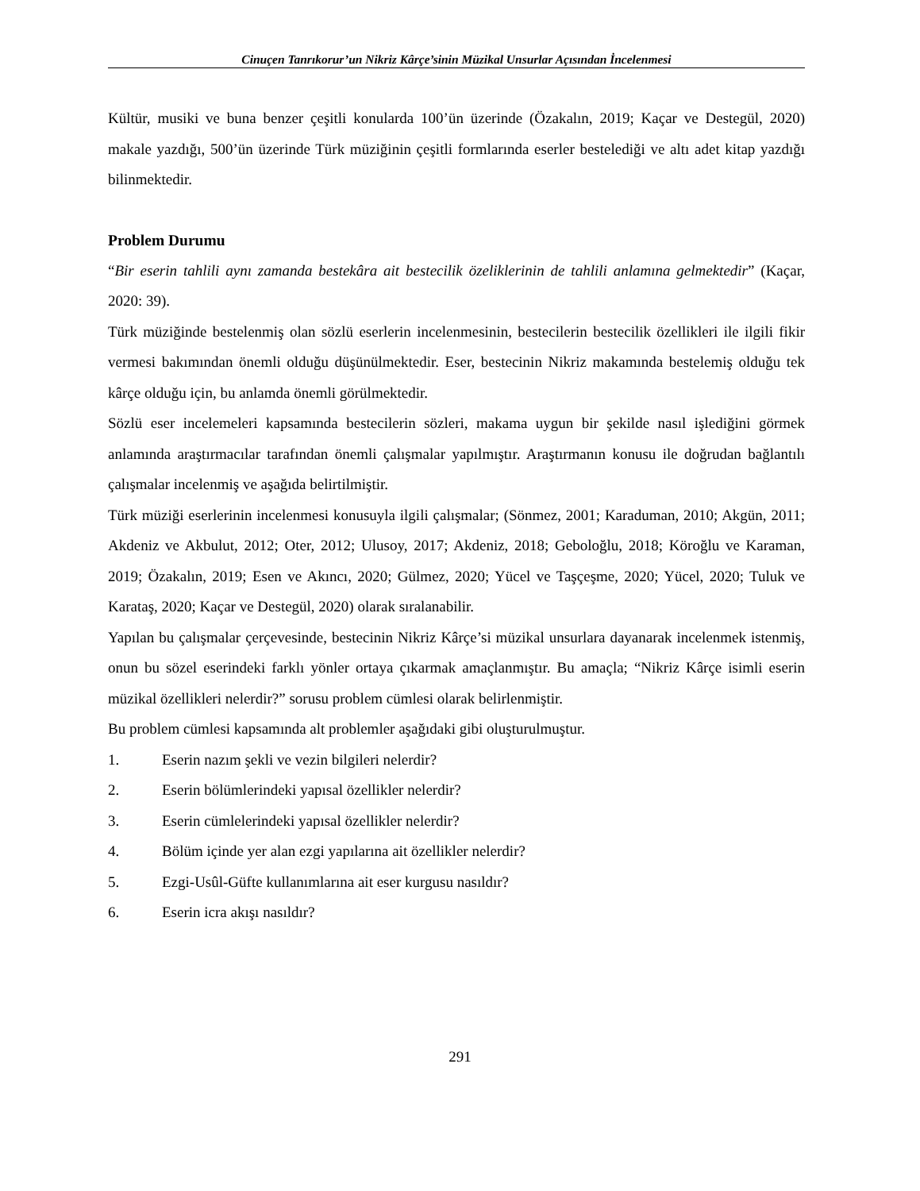Cinuçen Tanrıkorur’un Nikriz Kârçe’sinin Müzikal Unsurlar Açısından İncelenmesi
Kültür, musiki ve buna benzer çeşitli konularda 100’ün üzerinde (Özakalın, 2019; Kaçar ve Destegül, 2020) makale yazdığı, 500’ün üzerinde Türk müziğinin çeşitli formlarında eserler bestelediği ve altı adet kitap yazdığı bilinmektedir.
Problem Durumu
“Bir eserin tahlili aynı zamanda bestekâra ait bestecilik özeliklerinin de tahlili anlamına gelmektedir” (Kaçar, 2020: 39).
Türk müziğinde bestelenmiş olan sözlü eserlerin incelenmesinin, bestecilerin bestecilik özellikleri ile ilgili fikir vermesi bakımından önemli olduğu düşünülmektedir. Eser, bestecinin Nikriz makamında bestelemiş olduğu tek kârçe olduğu için, bu anlamda önemli görülmektedir.
Sözlü eser incelemeleri kapsamında bestecilerin sözleri, makama uygun bir şekilde nasıl işlediğini görmek anlamında araştırmacılar tarafından önemli çalışmalar yapılmıştır. Araştırmanın konusu ile doğrudan bağlantılı çalışmalar incelenmiş ve aşağıda belirtilmiştir.
Türk müziği eserlerinin incelenmesi konusuyla ilgili çalışmalar; (Sönmez, 2001; Karaduman, 2010; Akgün, 2011; Akdeniz ve Akbulut, 2012; Oter, 2012; Ulusoy, 2017; Akdeniz, 2018; Geboloğlu, 2018; Köroğlu ve Karaman, 2019; Özakalın, 2019; Esen ve Akıncı, 2020; Gülmez, 2020; Yücel ve Taşçeşme, 2020; Yücel, 2020; Tuluk ve Karataş, 2020; Kaçar ve Destegül, 2020) olarak sıralanabilir.
Yapılan bu çalışmalar çerçevesinde, bestecinin Nikriz Kârçe’si müzikal unsurlara dayanarak incelenmek istenmiş, onun bu sözel eserindeki farklı yönler ortaya çıkarmak amaçlanmıştır. Bu amaçla; “Nikriz Kârçe isimli eserin müzikal özellikleri nelerdir?” sorusu problem cümlesi olarak belirlenmiştir.
Bu problem cümlesi kapsamında alt problemler aşağıdaki gibi oluşturulmuştur.
1. Eserin nazım şekli ve vezin bilgileri nelerdir?
2. Eserin bölümlerindeki yapısal özellikler nelerdir?
3. Eserin cümlelerindeki yapısal özellikler nelerdir?
4. Bölüm içinde yer alan ezgi yapılarına ait özellikler nelerdir?
5. Ezgi-Usûl-Güfte kullanımlarına ait eser kurgusu nasıldır?
6. Eserin icra akışı nasıldır?
291